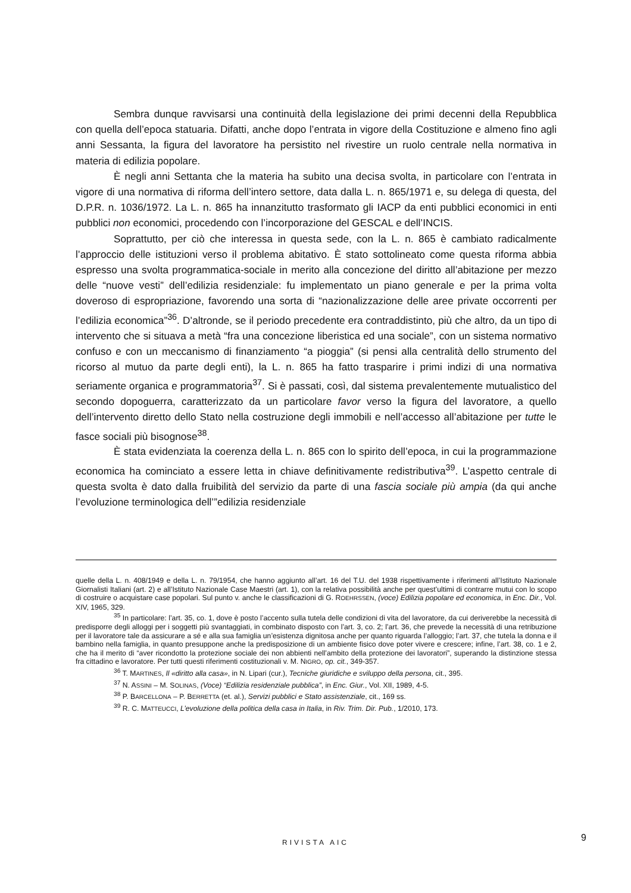Sembra dunque ravvisarsi una continuità della legislazione dei primi decenni della Repubblica con quella dell’epoca statuaria. Difatti, anche dopo l’entrata in vigore della Costituzione e almeno fino agli anni Sessanta, la figura del lavoratore ha persistito nel rivestire un ruolo centrale nella normativa in materia di edilizia popolare.
È negli anni Settanta che la materia ha subito una decisa svolta, in particolare con l’entrata in vigore di una normativa di riforma dell’intero settore, data dalla L. n. 865/1971 e, su delega di questa, del D.P.R. n. 1036/1972. La L. n. 865 ha innanzitutto trasformato gli IACP da enti pubblici economici in enti pubblici non economici, procedendo con l’incorporazione del GESCAL e dell’INCIS.
Soprattutto, per ciò che interessa in questa sede, con la L. n. 865 è cambiato radicalmente l’approccio delle istituzioni verso il problema abitativo. È stato sottolineato come questa riforma abbia espresso una svolta programmatica-sociale in merito alla concezione del diritto all’abitazione per mezzo delle “nuove vesti” dell’edilizia residenziale: fu implementato un piano generale e per la prima volta doveroso di espropriazione, favorendo una sorta di “nazionalizzazione delle aree private occorrenti per l’edilizia economica”<sup>36</sup>. D’altronde, se il periodo precedente era contraddistinto, più che altro, da un tipo di intervento che si situava a metà “fra una concezione liberistica ed una sociale”, con un sistema normativo confuso e con un meccanismo di finanziamento “a pioggia” (si pensi alla centralità dello strumento del ricorso al mutuo da parte degli enti), la L. n. 865 ha fatto trasparire i primi indizi di una normativa seriamente organica e programmatoria<sup>37</sup>. Si è passati, così, dal sistema prevalentemente mutualistico del secondo dopoguerra, caratterizzato da un particolare favor verso la figura del lavoratore, a quello dell’intervento diretto dello Stato nella costruzione degli immobili e nell’accesso all’abitazione per tutte le fasce sociali più bisognose<sup>38</sup>.
È stata evidenziata la coerenza della L. n. 865 con lo spirito dell’epoca, in cui la programmazione economica ha cominciato a essere letta in chiave definitivamente redistributiva<sup>39</sup>. L’aspetto centrale di questa svolta è dato dalla fruibilità del servizio da parte di una fascia sociale più ampia (da qui anche l’evoluzione terminologica dell’”edilizia residenziale
quelle della L. n. 408/1949 e della L. n. 79/1954, che hanno aggiunto all’art. 16 del T.U. del 1938 rispettivamente i riferimenti all’Istituto Nazionale Giornalisti Italiani (art. 2) e all’Istituto Nazionale Case Maestri (art. 1), con la relativa possibilità anche per quest’ultimi di contrarre mutui con lo scopo di costruire o acquistare case popolari. Sul punto v. anche le classificazioni di G. ROEHRSSEN, (voce) Edilizia popolare ed economica, in Enc. Dir., Vol. XIV, 1965, 329.
<sup>35</sup> In particolare: l’art. 35, co. 1, dove è posto l’accento sulla tutela delle condizioni di vita del lavoratore, da cui deriverebbe la necessità di predisporre degli alloggi per i soggetti più svantaggiati, in combinato disposto con l’art. 3, co. 2; l’art. 36, che prevede la necessità di una retribuzione per il lavoratore tale da assicurare a sé e alla sua famiglia un’esistenza dignitosa anche per quanto riguarda l’alloggio; l’art. 37, che tutela la donna e il bambino nella famiglia, in quanto presuppone anche la predisposizione di un ambiente fisico dove poter vivere e crescere; infine, l’art. 38, co. 1 e 2, che ha il merito di “aver ricondotto la protezione sociale dei non abbienti nell’ambito della protezione dei lavoratori”, superando la distinzione stessa fra cittadino e lavoratore. Per tutti questi riferimenti costituzionali v. M. NIGRO, op. cit., 349-357.
<sup>36</sup> T. MARTINES, Il «diritto alla casa», in N. Lipari (cur.), Tecniche giuridiche e sviluppo della persona, cit., 395.
<sup>37</sup> N. ASSINI – M. SOLINAS, (Voce) “Edilizia residenziale pubblica”, in Enc. Giur., Vol. XII, 1989, 4-5.
<sup>38</sup> P. BARCELLONA – P. BERRETTA (et. al.), Servizi pubblici e Stato assistenziale, cit., 169 ss.
<sup>39</sup> R. C. MATTEUCCI, L’evoluzione della politica della casa in Italia, in Riv. Trim. Dir. Pub., 1/2010, 173.
RIVISTA AIC 9